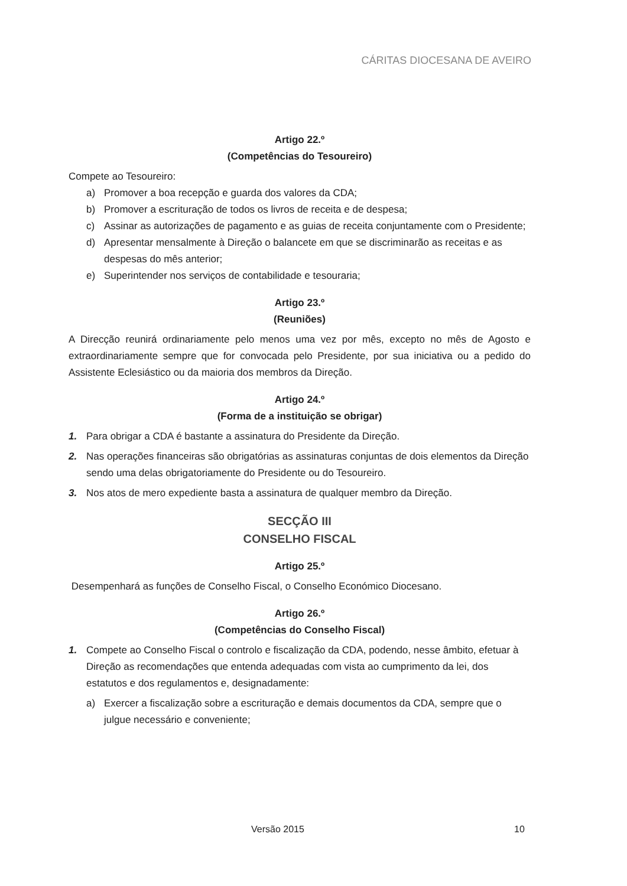CÁRITAS DIOCESANA DE AVEIRO
Artigo 22.º
(Competências do Tesoureiro)
Compete ao Tesoureiro:
a) Promover a boa recepção e guarda dos valores da CDA;
b) Promover a escrituração de todos os livros de receita e de despesa;
c) Assinar as autorizações de pagamento e as guias de receita conjuntamente com o Presidente;
d) Apresentar mensalmente à Direção o balancete em que se discriminarão as receitas e as despesas do mês anterior;
e) Superintender nos serviços de contabilidade e tesouraria;
Artigo 23.º
(Reuniões)
A Direcção reunirá ordinariamente pelo menos uma vez por mês, excepto no mês de Agosto e extraordinariamente sempre que for convocada pelo Presidente, por sua iniciativa ou a pedido do Assistente Eclesiástico ou da maioria dos membros da Direção.
Artigo 24.º
(Forma de a instituição se obrigar)
1. Para obrigar a CDA é bastante a assinatura do Presidente da Direção.
2. Nas operações financeiras são obrigatórias as assinaturas conjuntas de dois elementos da Direção sendo uma delas obrigatoriamente do Presidente ou do Tesoureiro.
3. Nos atos de mero expediente basta a assinatura de qualquer membro da Direção.
SECÇÃO III
CONSELHO FISCAL
Artigo 25.º
Desempenhará as funções de Conselho Fiscal, o Conselho Económico Diocesano.
Artigo 26.º
(Competências do Conselho Fiscal)
1. Compete ao Conselho Fiscal o controlo e fiscalização da CDA, podendo, nesse âmbito, efetuar à Direção as recomendações que entenda adequadas com vista ao cumprimento da lei, dos estatutos e dos regulamentos e, designadamente:
a) Exercer a fiscalização sobre a escrituração e demais documentos da CDA, sempre que o julgue necessário e conveniente;
Versão 2015 10